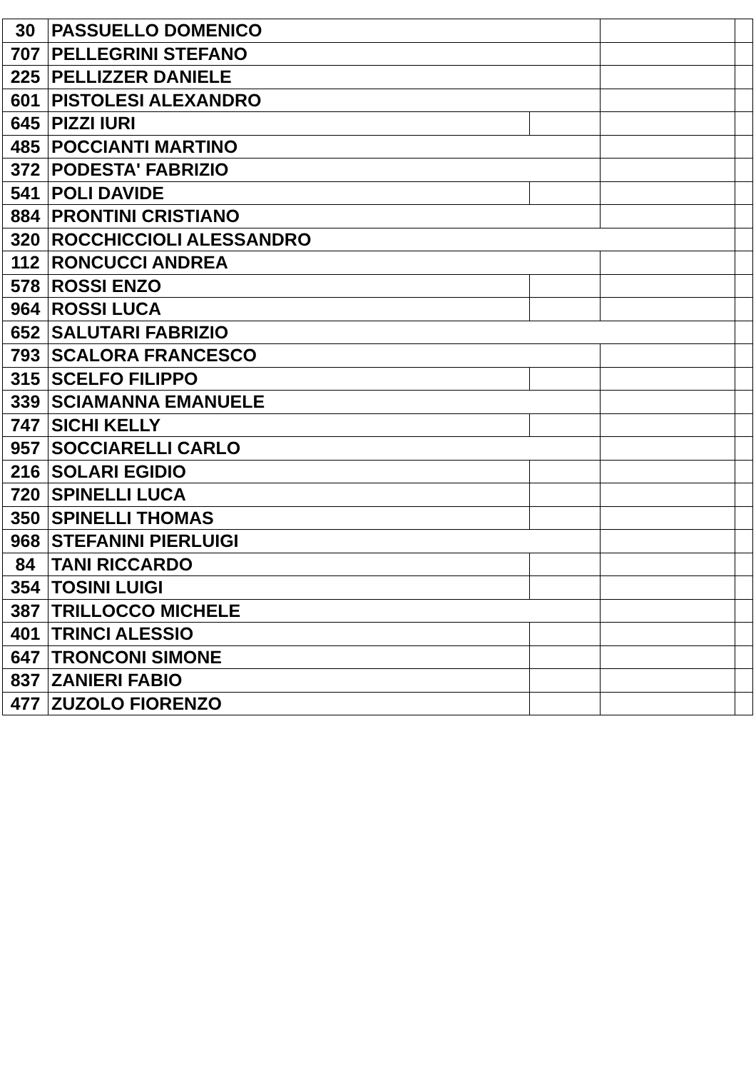| 30 | PASSUELLO DOMENICO | | | |
| 707 | PELLEGRINI STEFANO | | | |
| 225 | PELLIZZER DANIELE | | | |
| 601 | PISTOLESI ALEXANDRO | | | |
| 645 | PIZZI IURI | | | |
| 485 | POCCIANTI MARTINO | | | |
| 372 | PODESTA' FABRIZIO | | | |
| 541 | POLI DAVIDE | | | |
| 884 | PRONTINI CRISTIANO | | | |
| 320 | ROCCHICCIOLI ALESSANDRO | | | |
| 112 | RONCUCCI ANDREA | | | |
| 578 | ROSSI ENZO | | | |
| 964 | ROSSI LUCA | | | |
| 652 | SALUTARI FABRIZIO | | | |
| 793 | SCALORA FRANCESCO | | | |
| 315 | SCELFO FILIPPO | | | |
| 339 | SCIAMANNA EMANUELE | | | |
| 747 | SICHI KELLY | | | |
| 957 | SOCCIARELLI CARLO | | | |
| 216 | SOLARI EGIDIO | | | |
| 720 | SPINELLI LUCA | | | |
| 350 | SPINELLI THOMAS | | | |
| 968 | STEFANINI PIERLUIGI | | | |
| 84 | TANI RICCARDO | | | |
| 354 | TOSINI LUIGI | | | |
| 387 | TRILLOCCO MICHELE | | | |
| 401 | TRINCI ALESSIO | | | |
| 647 | TRONCONI SIMONE | | | |
| 837 | ZANIERI FABIO | | | |
| 477 | ZUZOLO FIORENZO | | | |